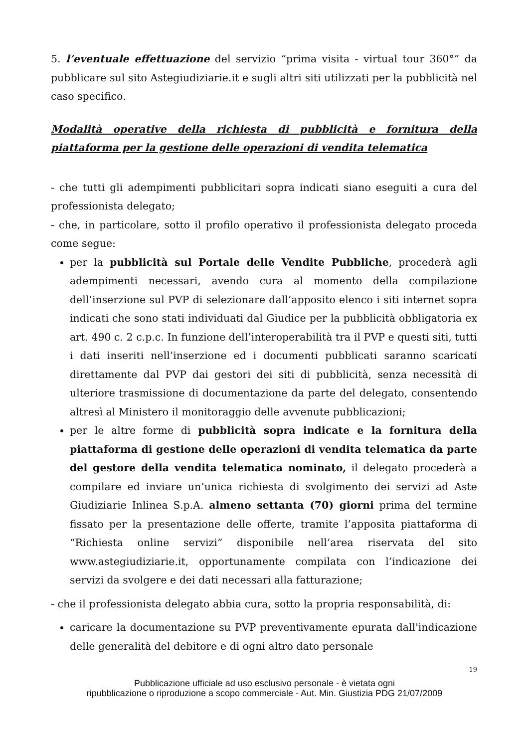5. l’eventuale effettuazione del servizio “prima visita - virtual tour 360°” da pubblicare sul sito Astegiudiziarie.it e sugli altri siti utilizzati per la pubblicità nel caso specifico.
Modalità operative della richiesta di pubblicità e fornitura della piattaforma per la gestione delle operazioni di vendita telematica
- che tutti gli adempimenti pubblicitari sopra indicati siano eseguiti a cura del professionista delegato;
- che, in particolare, sotto il profilo operativo il professionista delegato proceda come segue:
per la pubblicità sul Portale delle Vendite Pubbliche, procederà agli adempimenti necessari, avendo cura al momento della compilazione dell’inserzione sul PVP di selezionare dall’apposito elenco i siti internet sopra indicati che sono stati individuati dal Giudice per la pubblicità obbligatoria ex art. 490 c. 2 c.p.c. In funzione dell’interoperabilità tra il PVP e questi siti, tutti i dati inseriti nell’inserzione ed i documenti pubblicati saranno scaricati direttamente dal PVP dai gestori dei siti di pubblicità, senza necessità di ulteriore trasmissione di documentazione da parte del delegato, consentendo altresì al Ministero il monitoraggio delle avvenute pubblicazioni;
per le altre forme di pubblicità sopra indicate e la fornitura della piattaforma di gestione delle operazioni di vendita telematica da parte del gestore della vendita telematica nominato, il delegato procederà a compilare ed inviare un’unica richiesta di svolgimento dei servizi ad Aste Giudiziarie Inlinea S.p.A. almeno settanta (70) giorni prima del termine fissato per la presentazione delle offerte, tramite l’apposita piattaforma di “Richiesta online servizi” disponibile nell’area riservata del sito www.astegiudiziarie.it, opportunamente compilata con l’indicazione dei servizi da svolgere e dei dati necessari alla fatturazione;
- che il professionista delegato abbia cura, sotto la propria responsabilità, di:
caricare la documentazione su PVP preventivamente epurata dall'indicazione delle generalità del debitore e di ogni altro dato personale
19
Pubblicazione ufficiale ad uso esclusivo personale - è vietata ogni
ripubblicazione o riproduzione a scopo commerciale - Aut. Min. Giustizia PDG 21/07/2009